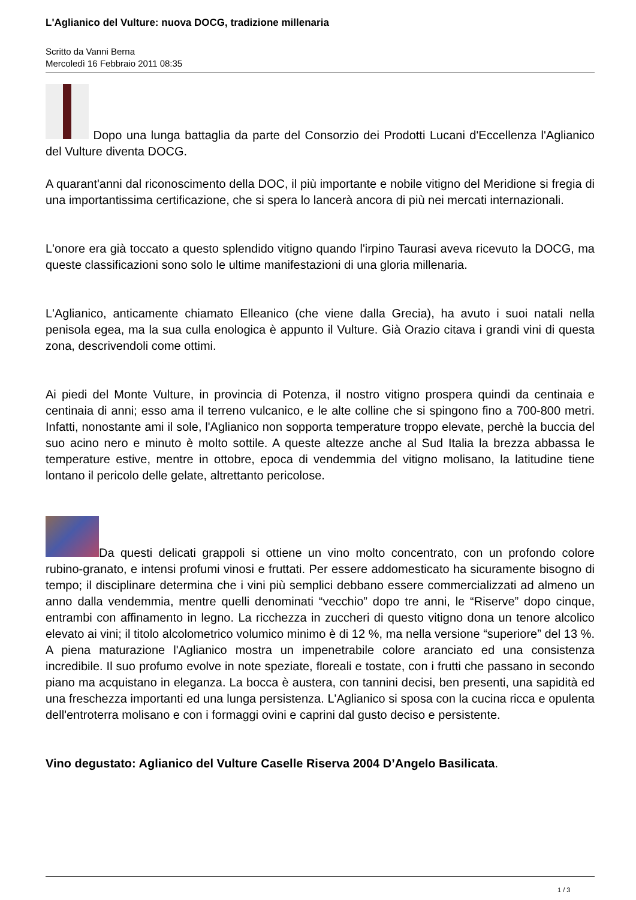L'Aglianico del Vulture: nuova DOCG, tradizione millenaria
Scritto da Vanni Berna
Mercoledì 16 Febbraio 2011 08:35
Dopo una lunga battaglia da parte del Consorzio dei Prodotti Lucani d'Eccellenza l'Aglianico del Vulture diventa DOCG.
A quarant'anni dal riconoscimento della DOC, il più importante e nobile vitigno del Meridione si fregia di una importantissima certificazione, che si spera lo lancerà ancora di più nei mercati internazionali.
L'onore era già toccato a questo splendido vitigno quando l'irpino Taurasi aveva ricevuto la DOCG, ma queste classificazioni sono solo le ultime manifestazioni di una gloria millenaria.
L'Aglianico, anticamente chiamato Elleanico (che viene dalla Grecia), ha avuto i suoi natali nella penisola egea, ma la sua culla enologica è appunto il Vulture. Già Orazio citava i grandi vini di questa zona, descrivendoli come ottimi.
Ai piedi del Monte Vulture, in provincia di Potenza, il nostro vitigno prospera quindi da centinaia e centinaia di anni; esso ama il terreno vulcanico, e le alte colline che si spingono fino a 700-800 metri. Infatti, nonostante ami il sole, l'Aglianico non sopporta temperature troppo elevate, perchè la buccia del suo acino nero e minuto è molto sottile. A queste altezze anche al Sud Italia la brezza abbassa le temperature estive, mentre in ottobre, epoca di vendemmia del vitigno molisano, la latitudine tiene lontano il pericolo delle gelate, altrettanto pericolose.
Da questi delicati grappoli si ottiene un vino molto concentrato, con un profondo colore rubino-granato, e intensi profumi vinosi e fruttati. Per essere addomesticato ha sicuramente bisogno di tempo; il disciplinare determina che i vini più semplici debbano essere commercializzati ad almeno un anno dalla vendemmia, mentre quelli denominati “vecchio” dopo tre anni, le “Riserve” dopo cinque, entrambi con affinamento in legno. La ricchezza in zuccheri di questo vitigno dona un tenore alcolico elevato ai vini; il titolo alcolometrico volumico minimo è di 12 %, ma nella versione “superiore” del 13 %. A piena maturazione l'Aglianico mostra un impenetrabile colore aranciato ed una consistenza incredibile. Il suo profumo evolve in note speziate, floreali e tostate, con i frutti che passano in secondo piano ma acquistano in eleganza. La bocca è austera, con tannini decisi, ben presenti, una sapidità ed una freschezza importanti ed una lunga persistenza. L'Aglianico si sposa con la cucina ricca e opulenta dell'entroterra molisano e con i formaggi ovini e caprini dal gusto deciso e persistente.
Vino degustato: Aglianico del Vulture Caselle Riserva 2004 D’Angelo Basilicata.
1 / 3